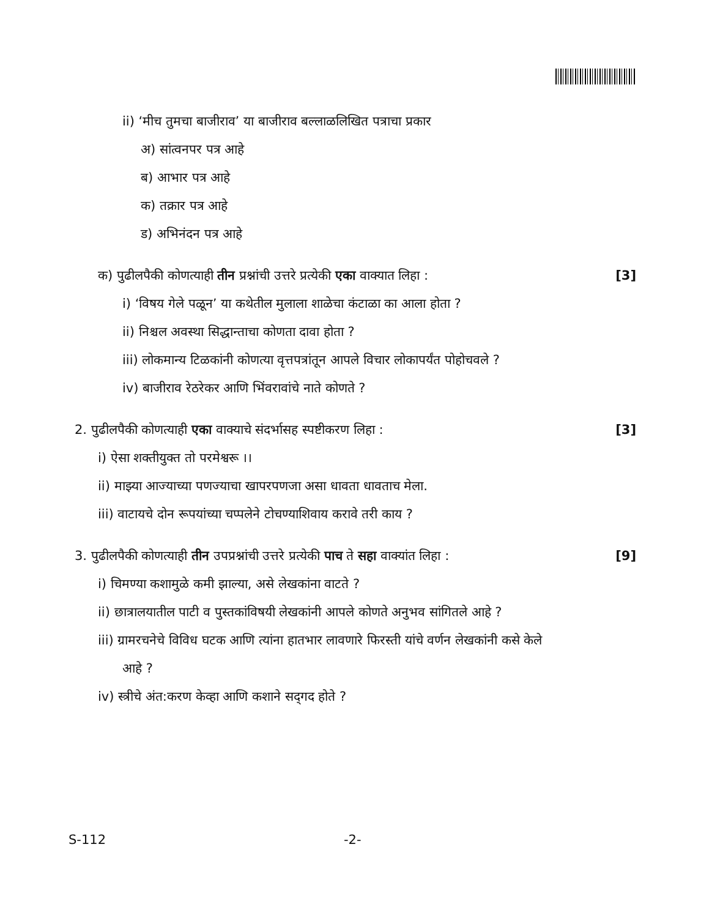ii) ‘मीच तुमचा बाजीराव’ या बाजीराव बल्लाळलिखित पत्राचा प्रकार
अ) सांत्वनपर पत्र आहे
ब) आभार पत्र आहे
क) तक्रार पत्र आहे
ड) अभिनंदन पत्र आहे
क) पुढीलपैकी कोणत्याही तीन प्रश्नांची उत्तरे प्रत्येकी एका वाक्यात लिहा :
[3]
i) ‘विषय गेले पळून’ या कथेतील मुलाला शाळेचा कंटाळा का आला होता ?
ii) निश्चल अवस्था सिद्धान्ताचा कोणता दावा होता ?
iii) लोकमान्य टिळकांनी कोणत्या वृत्तपत्रांतून आपले विचार लोकापर्यंत पोहोचवले ?
iv) बाजीराव रेठरेकर आणि भिंवरावांचे नाते कोणते ?
2. पुढीलपैकी कोणत्याही एका वाक्याचे संदर्भासह स्पष्टीकरण लिहा :
[3]
i) ऐसा शक्तीयुक्त तो परमेश्वरू ।।
ii) माझ्या आज्याच्या पणज्याचा खापरपणजा असा धावता धावताच मेला.
iii) वाटायचे दोन रूपयांच्या चप्पलेने टोचण्याशिवाय करावे तरी काय ?
3. पुढीलपैकी कोणत्याही तीन उपप्रश्नांची उत्तरे प्रत्येकी पाच ते सहा वाक्यांत लिहा :
[9]
i) चिमण्या कशामुळे कमी झाल्या, असे लेखकांना वाटते ?
ii) छात्रालयातील पाटी व पुस्तकांविषयी लेखकांनी आपले कोणते अनुभव सांगितले आहे ?
iii) ग्रामरचनेचे विविध घटक आणि त्यांना हातभार लावणारे फिरस्ती यांचे वर्णन लेखकांनी कसे केले
आहे ?
iv) स्त्रीचे अंत:करण केव्हा आणि कशाने सद्‌गद होते ?
S-112 -2-